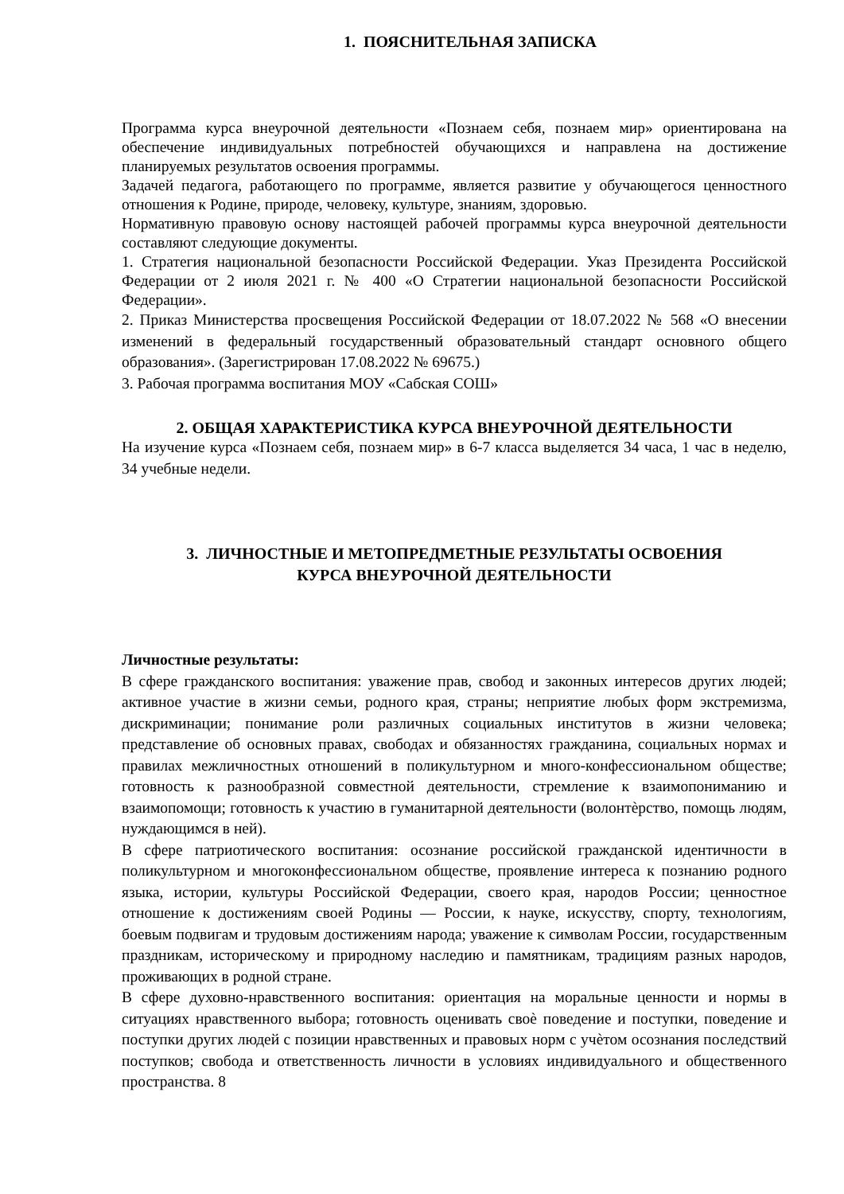1. ПОЯСНИТЕЛЬНАЯ ЗАПИСКА
Программа курса внеурочной деятельности «Познаем себя, познаем мир» ориентирована на обеспечение индивидуальных потребностей обучающихся и направлена на достижение планируемых результатов освоения программы.
Задачей педагога, работающего по программе, является развитие у обучающегося ценностного отношения к Родине, природе, человеку, культуре, знаниям, здоровью.
Нормативную правовую основу настоящей рабочей программы курса внеурочной деятельности составляют следующие документы.
1. Стратегия национальной безопасности Российской Федерации. Указ Президента Российской Федерации от 2 июля 2021 г. № 400 «О Стратегии национальной безопасности Российской Федерации».
2. Приказ Министерства просвещения Российской Федерации от 18.07.2022 № 568 «О внесении изменений в федеральный государственный образовательный стандарт основного общего образования». (Зарегистрирован 17.08.2022 № 69675.)
3. Рабочая программа воспитания МОУ «Сабская СОШ»
2. ОБЩАЯ ХАРАКТЕРИСТИКА КУРСА ВНЕУРОЧНОЙ ДЕЯТЕЛЬНОСТИ
На изучение курса «Познаем себя, познаем мир» в 6-7 класса выделяется 34 часа, 1 час в неделю, 34 учебные недели.
3. ЛИЧНОСТНЫЕ И МЕТОПРЕДМЕТНЫЕ РЕЗУЛЬТАТЫ ОСВОЕНИЯ
КУРСА ВНЕУРОЧНОЙ ДЕЯТЕЛЬНОСТИ
Личностные результаты:
В сфере гражданского воспитания: уважение прав, свобод и законных интересов других людей; активное участие в жизни семьи, родного края, страны; неприятие любых форм экстремизма, дискриминации; понимание роли различных социальных институтов в жизни человека; представление об основных правах, свободах и обязанностях гражданина, социальных нормах и правилах межличностных отношений в поликультурном и много-конфессиональном обществе; готовность к разнообразной совместной деятельности, стремление к взаимопониманию и взаимопомощи; готовность к участию в гуманитарной деятельности (волонтѐрство, помощь людям, нуждающимся в ней).
В сфере патриотического воспитания: осознание российской гражданской идентичности в поликультурном и многоконфессиональном обществе, проявление интереса к познанию родного языка, истории, культуры Российской Федерации, своего края, народов России; ценностное отношение к достижениям своей Родины — России, к науке, искусству, спорту, технологиям, боевым подвигам и трудовым достижениям народа; уважение к символам России, государственным праздникам, историческому и природному наследию и памятникам, традициям разных народов, проживающих в родной стране.
В сфере духовно-нравственного воспитания: ориентация на моральные ценности и нормы в ситуациях нравственного выбора; готовность оценивать своѐ поведение и поступки, поведение и поступки других людей с позиции нравственных и правовых норм с учѐтом осознания последствий поступков; свобода и ответственность личности в условиях индивидуального и общественного пространства. 8